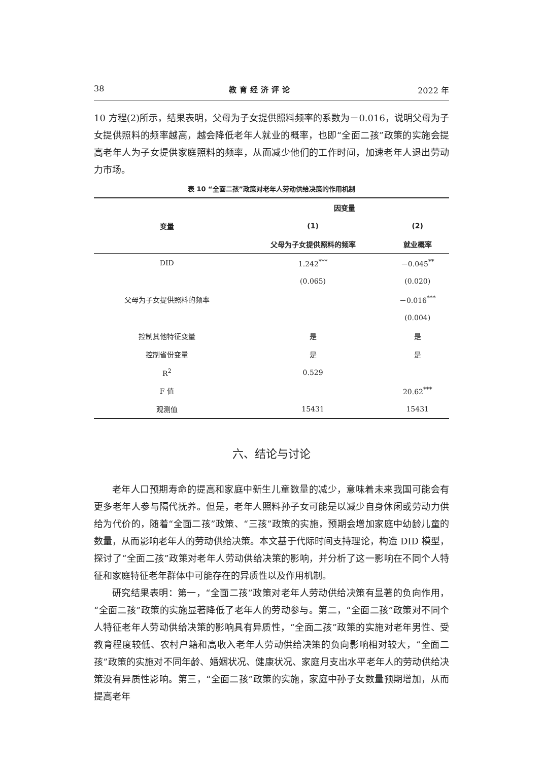38 教育经济评论 2022 年
10 方程(2)所示，结果表明，父母为子女提供照料频率的系数为－0.016，说明父母为子女提供照料的频率越高，越会降低老年人就业的概率，也即“全面二孩”政策的实施会提高老年人为子女提供家庭照料的频率，从而减少他们的工作时间，加速老年人退出劳动力市场。
表 10 “全面二孩”政策对老年人劳动供给决策的作用机制
| 变量 | 因变量 | |
| --- | --- | --- |
| | (1) | (2) |
| | 父母为子女提供照料的频率 | 就业概率 |
| DID | 1.242<sup>***</sup> | －0.045<sup>**</sup> |
| | (0.065) | (0.020) |
| 父母为子女提供照料的频率 | | －0.016<sup>***</sup> |
| | | (0.004) |
| 控制其他特征变量 | 是 | 是 |
| 控制省份变量 | 是 | 是 |
| R<sup>2</sup> | 0.529 | |
| F 值 | | 20.62<sup>***</sup> |
| 观测值 | 15431 | 15431 |
六、结论与讨论
老年人口预期寿命的提高和家庭中新生儿童数量的减少，意味着未来我国可能会有更多老年人参与隔代抚养。但是，老年人照料孙子女可能是以减少自身休闲或劳动力供给为代价的，随着“全面二孩”政策、“三孩”政策的实施，预期会增加家庭中幼龄儿童的数量，从而影响老年人的劳动供给决策。本文基于代际时间支持理论，构造 DID 模型，探讨了“全面二孩”政策对老年人劳动供给决策的影响，并分析了这一影响在不同个人特征和家庭特征老年群体中可能存在的异质性以及作用机制。
研究结果表明：第一，“全面二孩”政策对老年人劳动供给决策有显著的负向作用，“全面二孩”政策的实施显著降低了老年人的劳动参与。第二，“全面二孩”政策对不同个人特征老年人劳动供给决策的影响具有异质性，“全面二孩”政策的实施对老年男性、受教育程度较低、农村户籍和高收入老年人劳动供给决策的负向影响相对较大，“全面二孩”政策的实施对不同年龄、婚姻状况、健康状况、家庭月支出水平老年人的劳动供给决策没有异质性影响。第三，“全面二孩”政策的实施，家庭中孙子女数量预期增加，从而提高老年